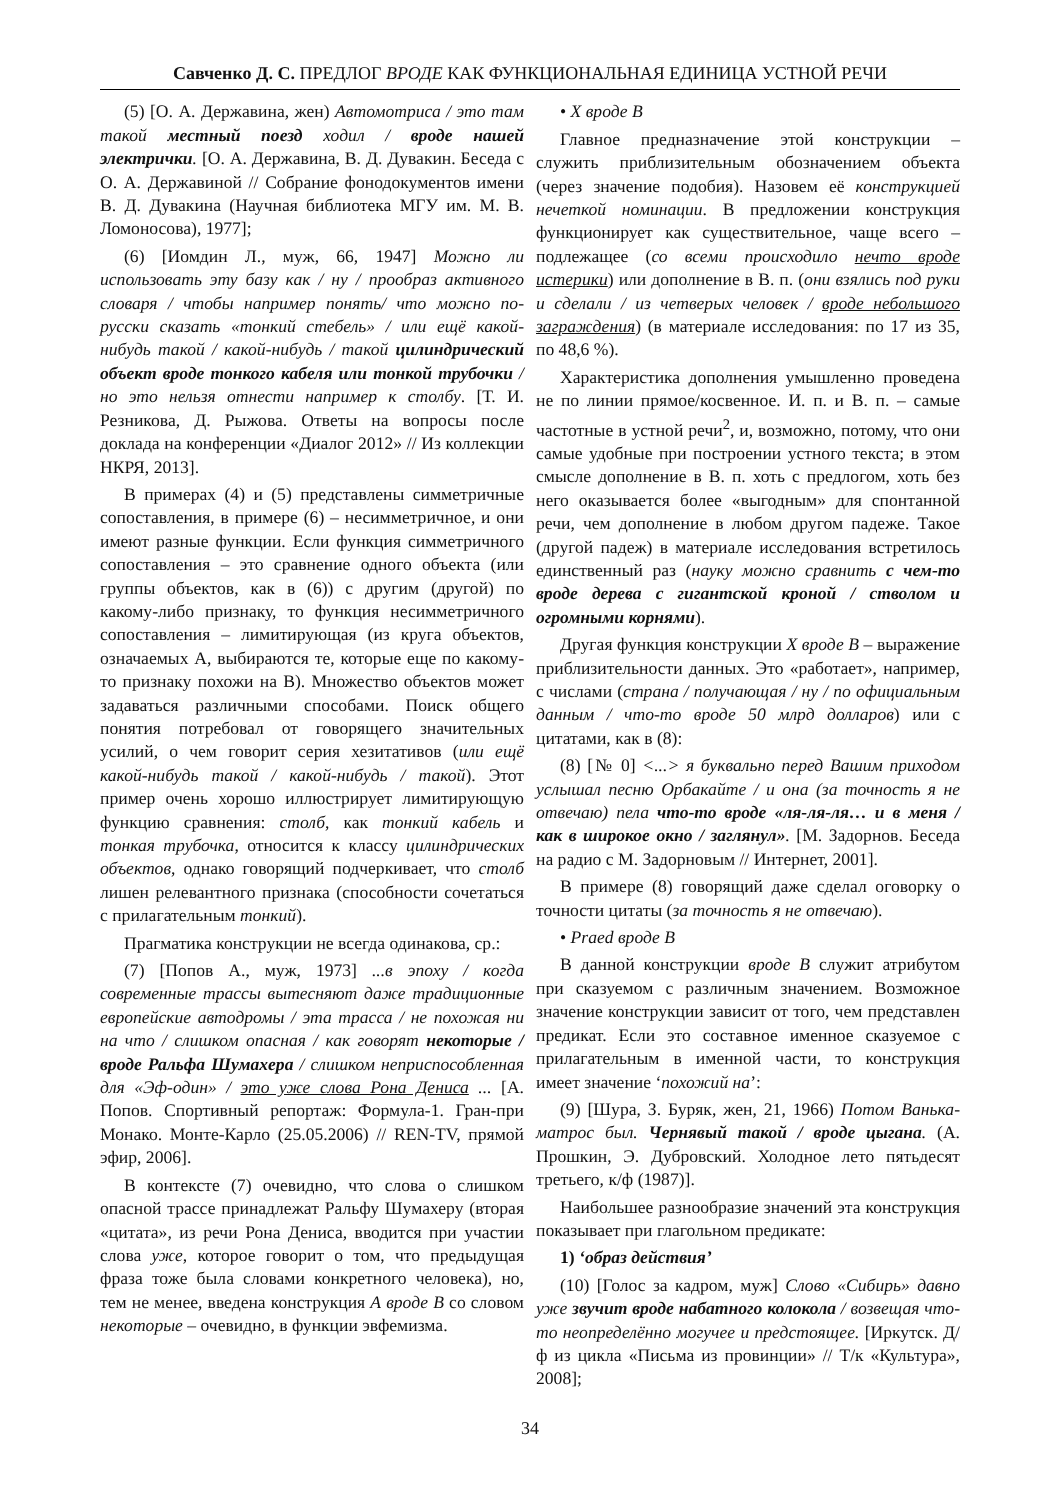Савченко Д. С. ПРЕДЛОГ ВРОДЕ КАК ФУНКЦИОНАЛЬНАЯ ЕДИНИЦА УСТНОЙ РЕЧИ
(5) [О. А. Державина, жен) Автомотриса / это там такой местный поезд ходил / вроде нашей электрички. [О. А. Державина, В. Д. Дувакин. Беседа с О. А. Державиной // Собрание фонодокументов имени В. Д. Дувакина (Научная библиотека МГУ им. М. В. Ломоносова), 1977];
(6) [Иомдин Л., муж, 66, 1947] Можно ли использовать эту базу как / ну / прообраз активного словаря / чтобы например понять/ что можно по-русски сказать «тонкий стебель» / или ещё какой-нибудь такой / какой-нибудь / такой цилиндрический объект вроде тонкого кабеля или тонкой трубочки / но это нельзя отнести например к столбу. [Т. И. Резникова, Д. Рыжова. Ответы на вопросы после доклада на конференции «Диалог 2012» // Из коллекции НКРЯ, 2013].
В примерах (4) и (5) представлены симметричные сопоставления, в примере (6) – несимметричное, и они имеют разные функции. Если функция симметричного сопоставления – это сравнение одного объекта (или группы объектов, как в (6)) с другим (другой) по какому-либо признаку, то функция несимметричного сопоставления – лимитирующая (из круга объектов, означаемых А, выбираются те, которые еще по какому-то признаку похожи на В). Множество объектов может задаваться различными способами. Поиск общего понятия потребовал от говорящего значительных усилий, о чем говорит серия хезитативов (или ещё какой-нибудь такой / какой-нибудь / такой). Этот пример очень хорошо иллюстрирует лимитирующую функцию сравнения: столб, как тонкий кабель и тонкая трубочка, относится к классу цилиндрических объектов, однако говорящий подчеркивает, что столб лишен релевантного признака (способности сочетаться с прилагательным тонкий).
Прагматика конструкции не всегда одинакова, ср.:
(7) [Попов А., муж, 1973] ...в эпоху / когда современные трассы вытесняют даже традиционные европейские автодромы / эта трасса / не похожая ни на что / слишком опасная / как говорят некоторые / вроде Ральфа Шумахера / слишком неприспособленная для «Эф-один» / это уже слова Рона Дениса ... [А. Попов. Спортивный репортаж: Формула-1. Гран-при Монако. Монте-Карло (25.05.2006) // REN-TV, прямой эфир, 2006].
В контексте (7) очевидно, что слова о слишком опасной трассе принадлежат Ральфу Шумахеру (вторая «цитата», из речи Рона Дениса, вводится при участии слова уже, которое говорит о том, что предыдущая фраза тоже была словами конкретного человека), но, тем не менее, введена конструкция А вроде В со словом некоторые – очевидно, в функции эвфемизма.
• X вроде B
Главное предназначение этой конструкции – служить приблизительным обозначением объекта (через значение подобия). Назовем её конструкцией нечеткой номинации. В предложении конструкция функционирует как существительное, чаще всего – подлежащее (со всеми происходило нечто вроде истерики) или дополнение в В. п. (они взялись под руки и сделали / из четверых человек / вроде небольшого заграждения) (в материале исследования: по 17 из 35, по 48,6 %).
Характеристика дополнения умышленно проведена не по линии прямое/косвенное. И. п. и В. п. – самые частотные в устной речи<sup>2</sup>, и, возможно, потому, что они самые удобные при построении устного текста; в этом смысле дополнение в В. п. хоть с предлогом, хоть без него оказывается более «выгодным» для спонтанной речи, чем дополнение в любом другом падеже. Такое (другой падеж) в материале исследования встретилось единственный раз (науку можно сравнить с чем-то вроде дерева с гигантской кроной / стволом и огромными корнями).
Другая функция конструкции X вроде B – выражение приблизительности данных. Это «работает», например, с числами (страна / получающая / ну / по официальным данным / что-то вроде 50 млрд долларов) или с цитатами, как в (8):
(8) [№ 0] <...> я буквально перед Вашим приходом услышал песню Орбакайте / и она (за точность я не отвечаю) пела что-то вроде «ля-ля-ля… и в меня / как в широкое окно / заглянул». [М. Задорнов. Беседа на радио с М. Задорновым // Интернет, 2001].
В примере (8) говорящий даже сделал оговорку о точности цитаты (за точность я не отвечаю).
• Praed вроде B
В данной конструкции вроде B служит атрибутом при сказуемом с различным значением. Возможное значение конструкции зависит от того, чем представлен предикат. Если это составное именное сказуемое с прилагательным в именной части, то конструкция имеет значение ‘похожий на’:
(9) [Шура, З. Буряк, жен, 21, 1966) Потом Ванька-матрос был. Чернявый такой / вроде цыгана. (А. Прошкин, Э. Дубровский. Холодное лето пятьдесят третьего, к/ф (1987)].
Наибольшее разнообразие значений эта конструкция показывает при глагольном предикате:
1) ‘образ действия’
(10) [Голос за кадром, муж] Слово «Сибирь» давно уже звучит вроде набатного колокола / возвещая что-то неопределённо могучее и предстоящее. [Иркутск. Д/ф из цикла «Письма из провинции» // Т/к «Культура», 2008];
34